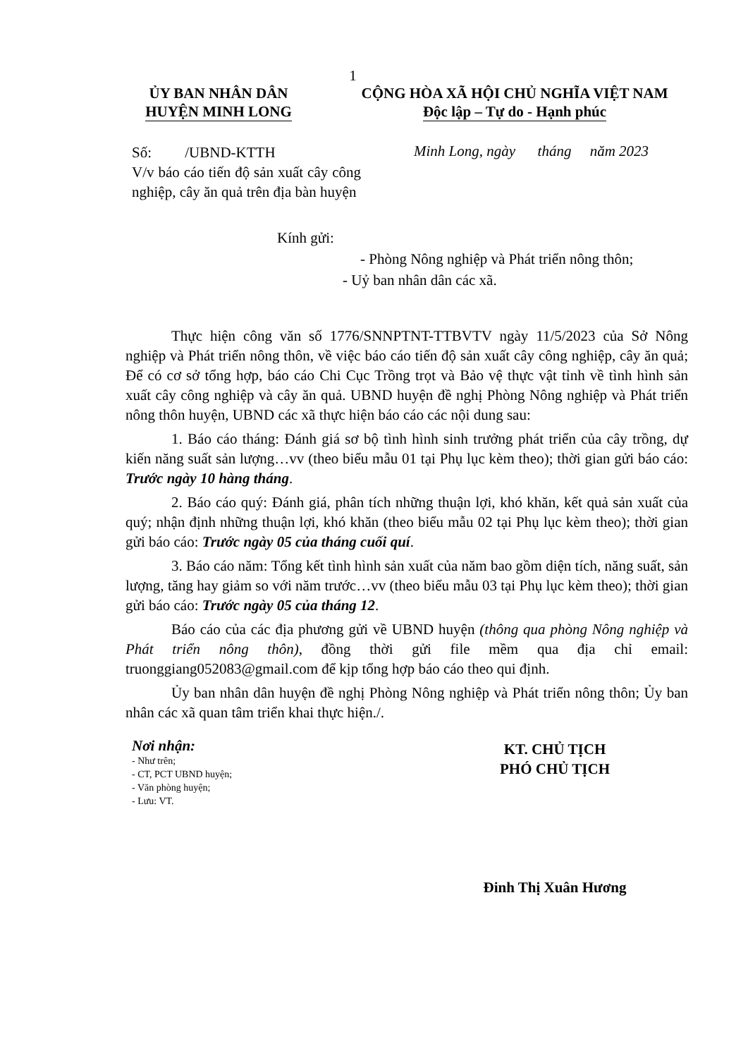1
ỦY BAN NHÂN DÂN
HUYỆN MINH LONG
CỘNG HÒA XÃ HỘI CHỦ NGHĨA VIỆT NAM
Độc lập – Tự do - Hạnh phúc
Số: /UBND-KTTH
V/v báo cáo tiến độ sản xuất cây công nghiệp, cây ăn quả trên địa bàn huyện
Minh Long, ngày tháng năm 2023
Kính gửi:
- Phòng Nông nghiệp và Phát triển nông thôn;
- Uỷ ban nhân dân các xã.
Thực hiện công văn số 1776/SNNPTNT-TTBVTV ngày 11/5/2023 của Sở Nông nghiệp và Phát triển nông thôn, về việc báo cáo tiến độ sản xuất cây công nghiệp, cây ăn quả; Để có cơ sở tổng hợp, báo cáo Chi Cục Trồng trọt và Bảo vệ thực vật tỉnh về tình hình sản xuất cây công nghiệp và cây ăn quả. UBND huyện đề nghị Phòng Nông nghiệp và Phát triển nông thôn huyện, UBND các xã thực hiện báo cáo các nội dung sau:
1. Báo cáo tháng: Đánh giá sơ bộ tình hình sinh trưởng phát triển của cây trồng, dự kiến năng suất sản lượng…vv (theo biểu mẫu 01 tại Phụ lục kèm theo); thời gian gửi báo cáo: Trước ngày 10 hàng tháng.
2. Báo cáo quý: Đánh giá, phân tích những thuận lợi, khó khăn, kết quả sản xuất của quý; nhận định những thuận lợi, khó khăn (theo biểu mẫu 02 tại Phụ lục kèm theo); thời gian gửi báo cáo: Trước ngày 05 của tháng cuối quí.
3. Báo cáo năm: Tổng kết tình hình sản xuất của năm bao gồm diện tích, năng suất, sản lượng, tăng hay giảm so với năm trước…vv (theo biểu mẫu 03 tại Phụ lục kèm theo); thời gian gửi báo cáo: Trước ngày 05 của tháng 12.
Báo cáo của các địa phương gửi về UBND huyện (thông qua phòng Nông nghiệp và Phát triển nông thôn), đồng thời gửi file mềm qua địa chỉ email: truonggiang052083@gmail.com để kịp tổng hợp báo cáo theo qui định.
Ủy ban nhân dân huyện đề nghị Phòng Nông nghiệp và Phát triển nông thôn; Ủy ban nhân các xã quan tâm triển khai thực hiện./.
Nơi nhận:
- Như trên;
- CT, PCT UBND huyện;
- Văn phòng huyện;
- Lưu: VT.
KT. CHỦ TỊCH
PHÓ CHỦ TỊCH
Đinh Thị Xuân Hương